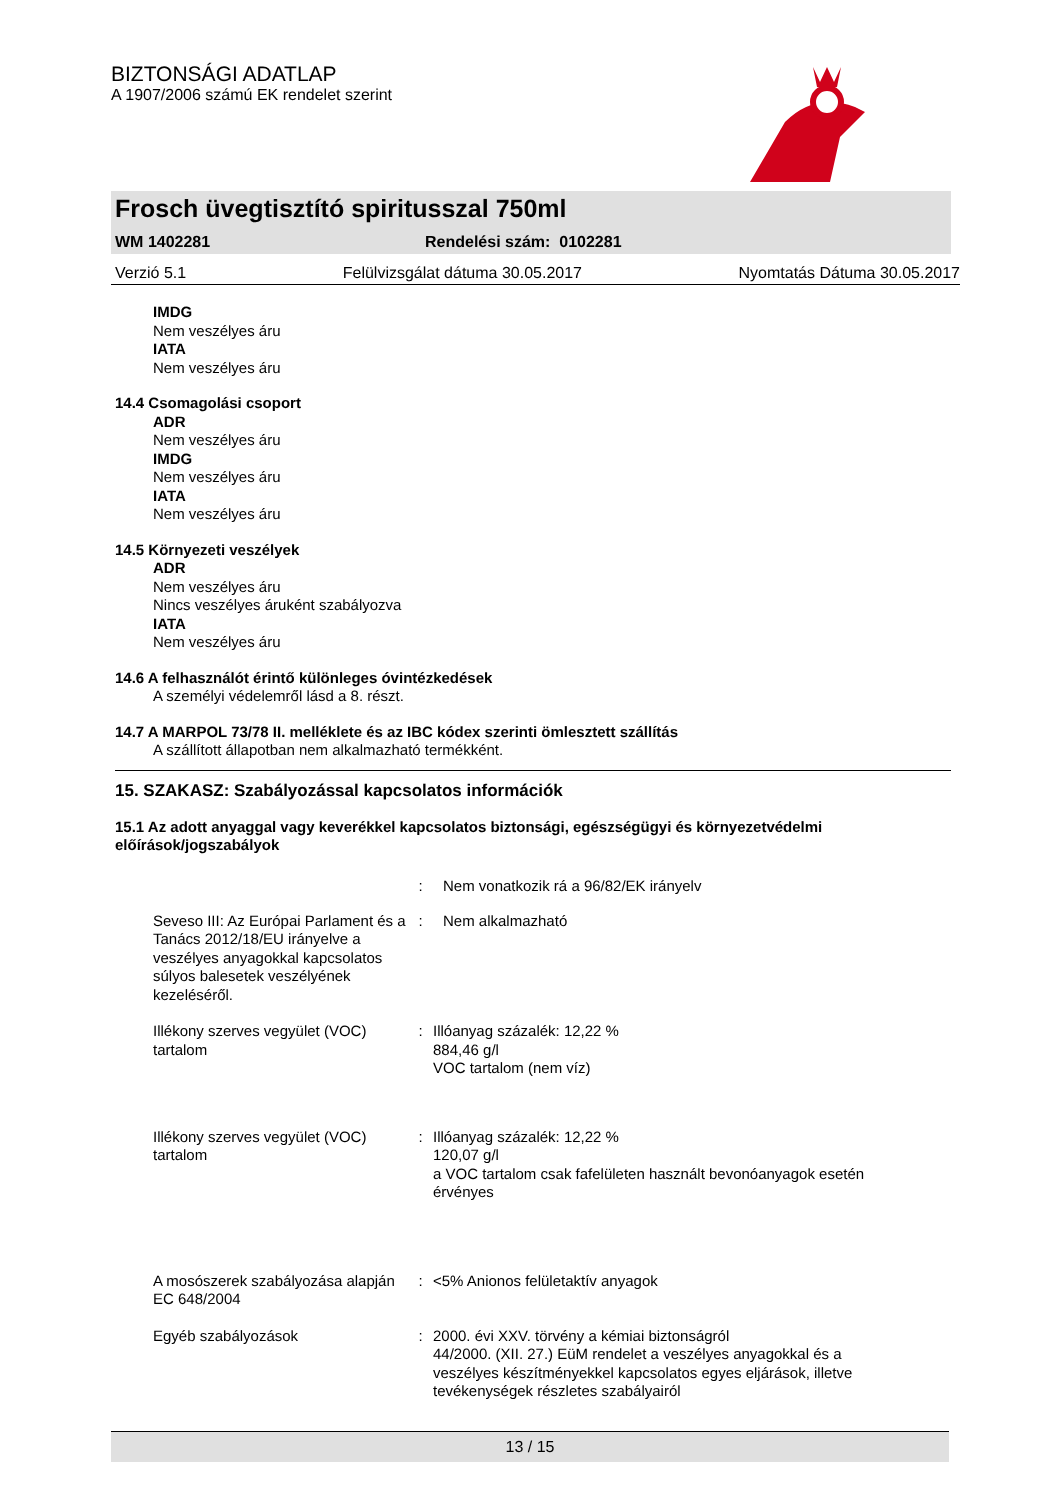BIZTONSÁGI ADATLAP
A 1907/2006 számú EK rendelet szerint
Frosch üvegtisztító spiritusszal 750ml
WM 1402281 Rendelési szám: 0102281
Verzió 5.1 Felülvizsgálat dátuma 30.05.2017 Nyomtatás Dátuma 30.05.2017
IMDG
Nem veszélyes áru
IATA
Nem veszélyes áru
14.4 Csomagolási csoport
ADR
Nem veszélyes áru
IMDG
Nem veszélyes áru
IATA
Nem veszélyes áru
14.5 Környezeti veszélyek
ADR
Nem veszélyes áru
Nincs veszélyes áruként szabályozva
IATA
Nem veszélyes áru
14.6 A felhasználót érintő különleges óvintézkedések
A személyi védelemről lásd a 8. részt.
14.7 A MARPOL 73/78 II. melléklete és az IBC kódex szerinti ömlesztett szállítás
A szállított állapotban nem alkalmazható termékként.
15. SZAKASZ: Szabályozással kapcsolatos információk
15.1 Az adott anyaggal vagy keverékkel kapcsolatos biztonsági, egészségügyi és környezetvédelmi előírások/jogszabályok
: Nem vonatkozik rá a 96/82/EK irányelv
Seveso III: Az Európai Parlament és a Tanács 2012/18/EU irányelve a veszélyes anyagokkal kapcsolatos súlyos balesetek veszélyének kezeléséről.
: Nem alkalmazható
Illékony szerves vegyület (VOC) tartalom
:
Illóanyag százalék: 12,22 %
884,46 g/l
VOC tartalom (nem víz)
Illékony szerves vegyület (VOC) tartalom
:
Illóanyag százalék: 12,22 %
120,07 g/l
a VOC tartalom csak fafelületen használt bevonóanyagok esetén érvényes
A mosószerek szabályozása alapján EC 648/2004
:
<5% Anionos felületaktív anyagok
Egyéb szabályozások
:
2000. évi XXV. törvény a kémiai biztonságról
44/2000. (XII. 27.) EüM rendelet a veszélyes anyagokkal és a veszélyes készítményekkel kapcsolatos egyes eljárások, illetve tevékenységek részletes szabályairól
13 / 15